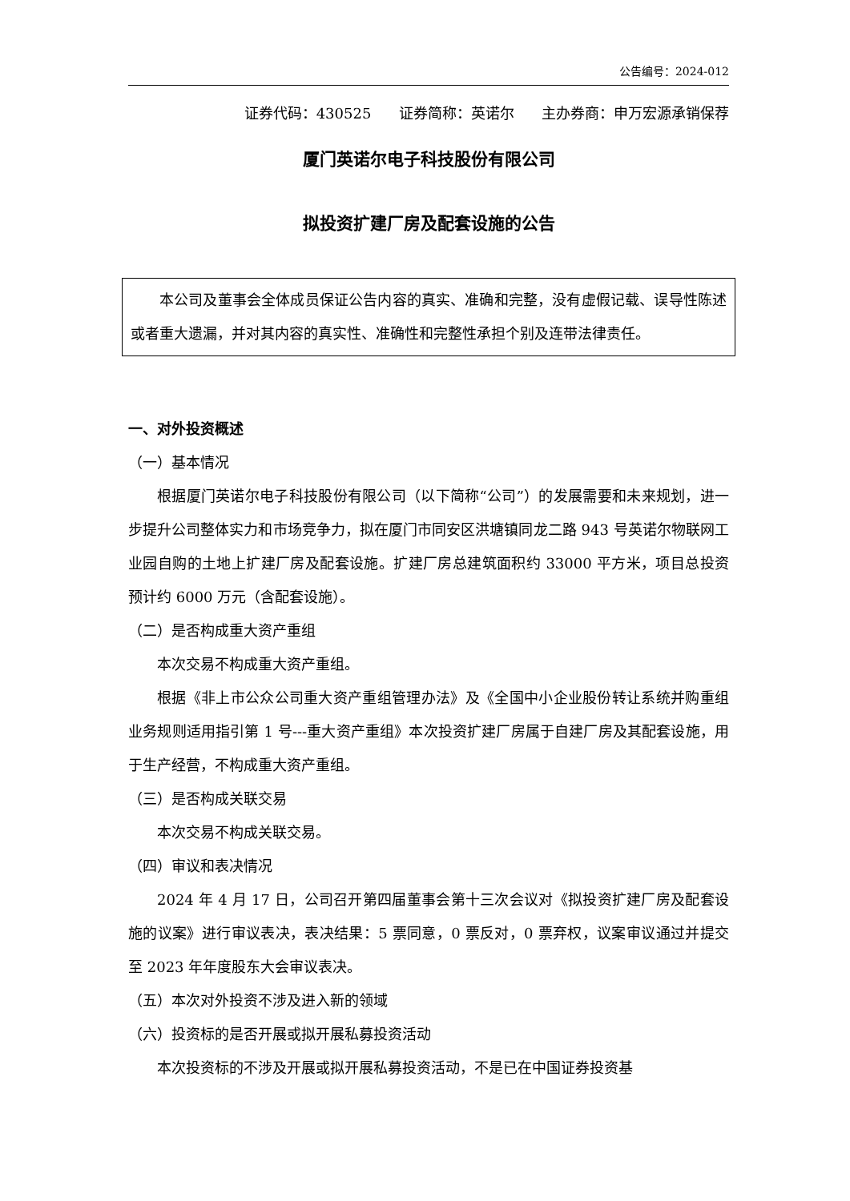公告编号：2024-012
证券代码：430525 证券简称：英诺尔 主办券商：申万宏源承销保荐
厦门英诺尔电子科技股份有限公司
拟投资扩建厂房及配套设施的公告
本公司及董事会全体成员保证公告内容的真实、准确和完整，没有虚假记载、误导性陈述或者重大遗漏，并对其内容的真实性、准确性和完整性承担个别及连带法律责任。
一、对外投资概述
（一）基本情况
根据厦门英诺尔电子科技股份有限公司（以下简称“公司”）的发展需要和未来规划，进一步提升公司整体实力和市场竞争力，拟在厦门市同安区洪塘镇同龙二路 943 号英诺尔物联网工业园自购的土地上扩建厂房及配套设施。扩建厂房总建筑面积约 33000 平方米，项目总投资预计约 6000 万元（含配套设施）。
（二）是否构成重大资产重组
本次交易不构成重大资产重组。
根据《非上市公众公司重大资产重组管理办法》及《全国中小企业股份转让系统并购重组业务规则适用指引第 1 号---重大资产重组》本次投资扩建厂房属于自建厂房及其配套设施，用于生产经营，不构成重大资产重组。
（三）是否构成关联交易
本次交易不构成关联交易。
（四）审议和表决情况
2024 年 4 月 17 日，公司召开第四届董事会第十三次会议对《拟投资扩建厂房及配套设施的议案》进行审议表决，表决结果：5 票同意，0 票反对，0 票弃权，议案审议通过并提交至 2023 年年度股东大会审议表决。
（五）本次对外投资不涉及进入新的领域
（六）投资标的是否开展或拟开展私募投资活动
本次投资标的不涉及开展或拟开展私募投资活动，不是已在中国证券投资基